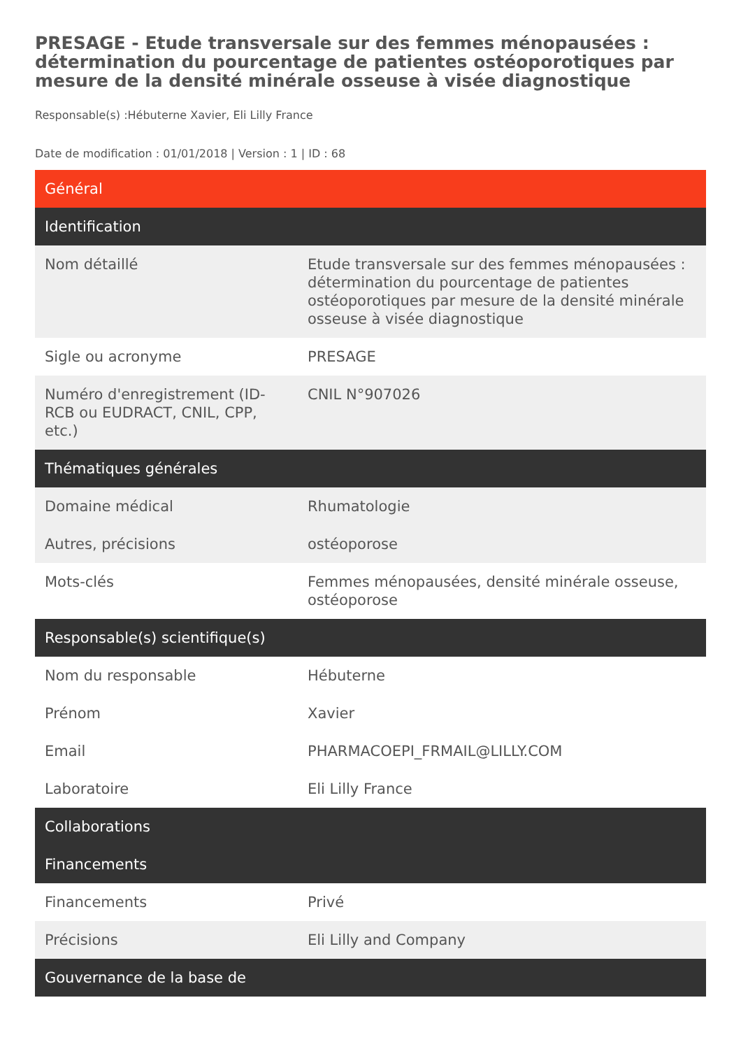PRESAGE - Etude transversale sur des femmes ménopausées : détermination du pourcentage de patientes ostéoporotiques par mesure de la densité minérale osseuse à visée diagnostique
Responsable(s) :Hébuterne Xavier, Eli Lilly France
Date de modification : 01/01/2018 | Version : 1 | ID : 68
| Général | |
| --- | --- |
| Identification | |
| Nom détaillé | Etude transversale sur des femmes ménopausées : détermination du pourcentage de patientes ostéoporotiques par mesure de la densité minérale osseuse à visée diagnostique |
| Sigle ou acronyme | PRESAGE |
| Numéro d'enregistrement (ID-RCB ou EUDRACT, CNIL, CPP, etc.) | CNIL N°907026 |
| Thématiques générales | |
| Domaine médical | Rhumatologie |
| Autres, précisions | ostéoporose |
| Mots-clés | Femmes ménopausées, densité minérale osseuse, ostéoporose |
| Responsable(s) scientifique(s) | |
| Nom du responsable | Hébuterne |
| Prénom | Xavier |
| Email | PHARMACOEPI_FRMAIL@LILLY.COM |
| Laboratoire | Eli Lilly France |
| Collaborations | |
| Financements | |
| Financements | Privé |
| Précisions | Eli Lilly and Company |
| Gouvernance de la base de | |